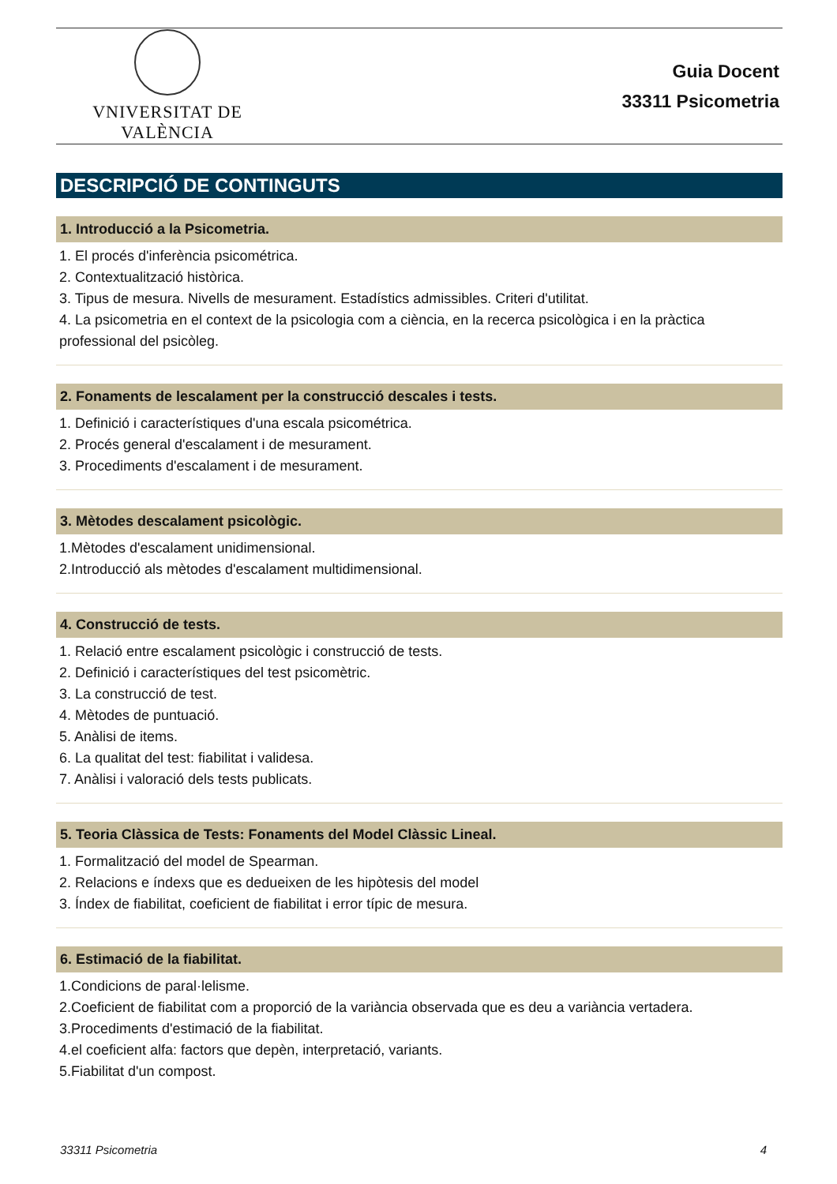VNIVERSITAT DE VALÈNCIA
Guia Docent
33311 Psicometria
DESCRIPCIÓ DE CONTINGUTS
1. Introducció a la Psicometria.
1. El procés d'inferència psicométrica.
2. Contextualització històrica.
3. Tipus de mesura. Nivells de mesurament. Estadístics admissibles. Criteri d'utilitat.
4. La psicometria en el context de la psicologia com a ciència, en la recerca psicològica i en la pràctica professional del psicòleg.
2. Fonaments de lescalament per la construcció descales i tests.
1. Definició i característiques d'una escala psicométrica.
2. Procés general d'escalament i de mesurament.
3. Procediments d'escalament i de mesurament.
3. Mètodes descalament psicològic.
1.Mètodes d'escalament unidimensional.
2.Introducció als mètodes d'escalament multidimensional.
4. Construcció de tests.
1. Relació entre escalament psicològic i construcció de tests.
2. Definició i característiques del test psicomètric.
3. La construcció de test.
4. Mètodes de puntuació.
5. Anàlisi de items.
6. La qualitat del test: fiabilitat i validesa.
7. Anàlisi i valoració dels tests publicats.
5. Teoria Clàssica de Tests: Fonaments del Model Clàssic Lineal.
1. Formalització del model de Spearman.
2. Relacions e índexs que es dedueixen de les hipòtesis del model
3. Índex de fiabilitat, coeficient de fiabilitat i error típic de mesura.
6. Estimació de la fiabilitat.
1.Condicions de paral·lelisme.
2.Coeficient de fiabilitat com a proporció de la variància observada que es deu a variància vertadera.
3.Procediments d'estimació de la fiabilitat.
4.el coeficient alfa: factors que depèn, interpretació, variants.
5.Fiabilitat d'un compost.
33311 Psicometria 4